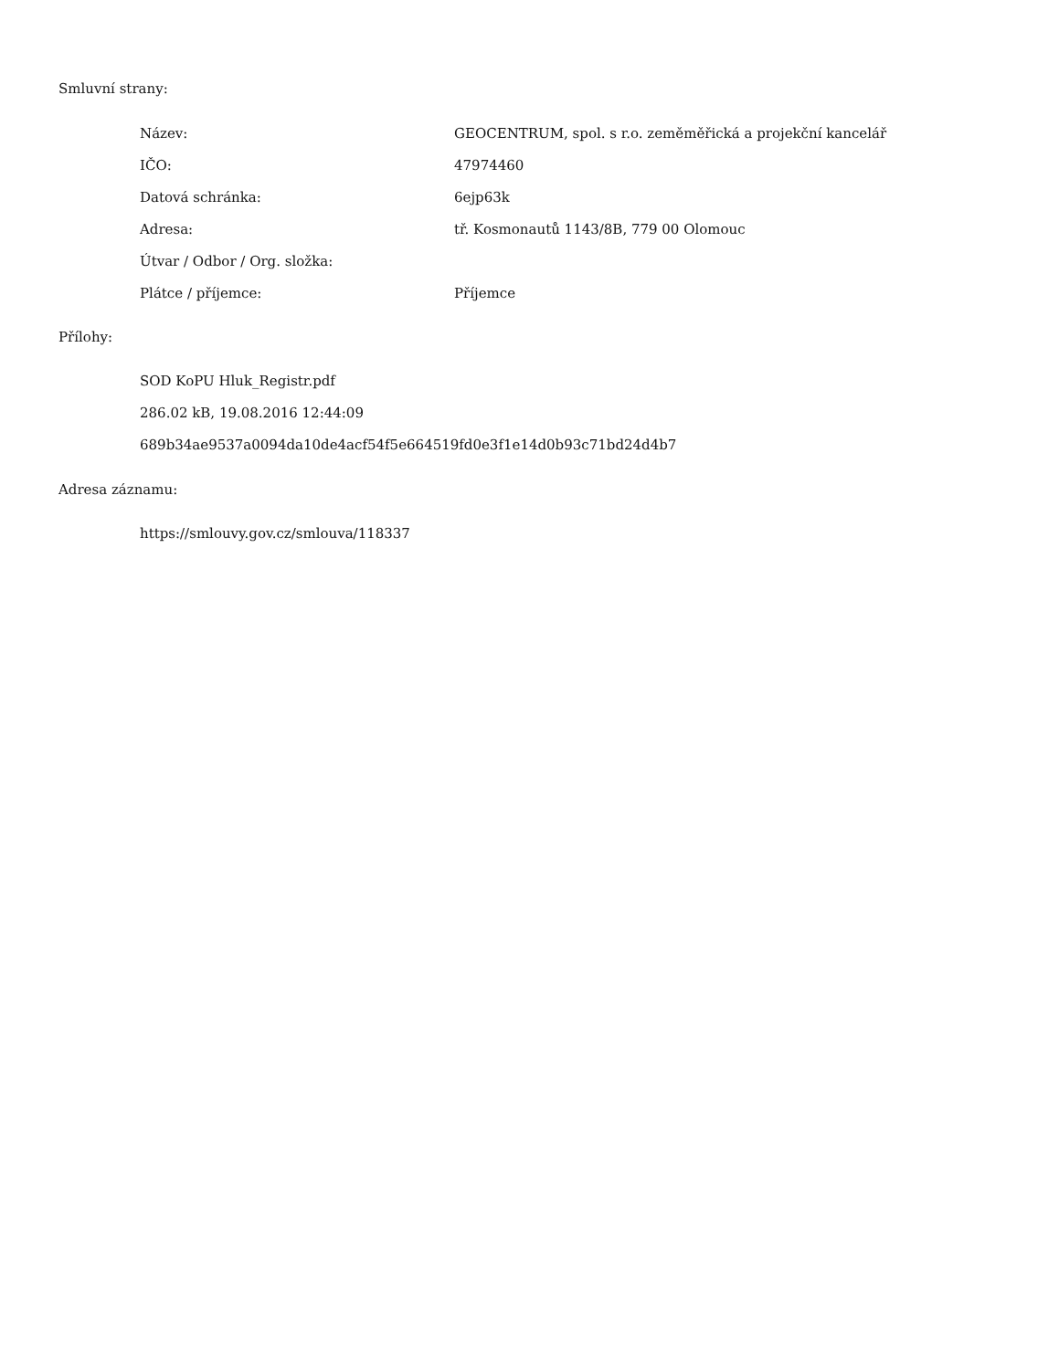Smluvní strany:
| Název: | GEOCENTRUM, spol. s r.o. zeměměřická a projekční kancelář |
| IČO: | 47974460 |
| Datová schránka: | 6ejp63k |
| Adresa: | tř. Kosmonautů 1143/8B, 779 00 Olomouc |
| Útvar / Odbor / Org. složka: | |
| Plátce / příjemce: | Příjemce |
Přílohy:
SOD KoPU Hluk_Registr.pdf
286.02 kB, 19.08.2016 12:44:09
689b34ae9537a0094da10de4acf54f5e664519fd0e3f1e14d0b93c71bd24d4b7
Adresa záznamu:
https://smlouvy.gov.cz/smlouva/118337